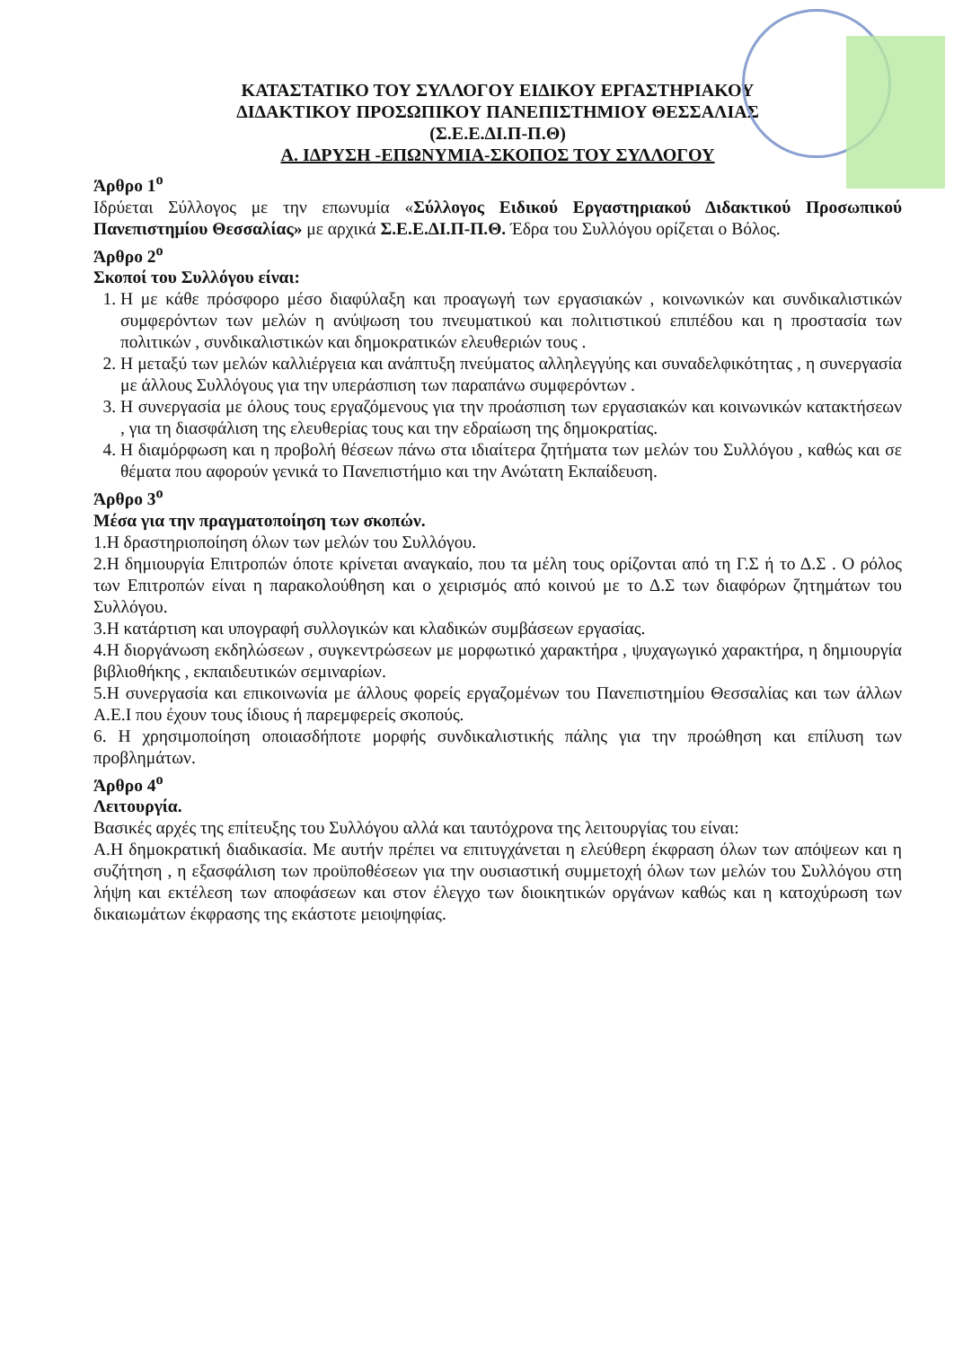ΚΑΤΑΣΤΑΤΙΚΟ ΤΟΥ ΣΥΛΛΟΓΟΥ ΕΙΔΙΚΟΥ ΕΡΓΑΣΤΗΡΙΑΚΟΥ
ΔΙΔΑΚΤΙΚΟΥ ΠΡΟΣΩΠΙΚΟΥ ΠΑΝΕΠΙΣΤΗΜΙΟΥ ΘΕΣΣΑΛΙΑΣ
(Σ.Ε.Ε.ΔΙ.Π-Π.Θ)
Α. ΙΔΡΥΣΗ -ΕΠΩΝΥΜΙΑ-ΣΚΟΠΟΣ ΤΟΥ ΣΥΛΛΟΓΟΥ
Άρθρο 1<sup>ο</sup>
Ιδρύεται Σύλλογος με την επωνυμία «Σύλλογος Ειδικού Εργαστηριακού Διδακτικού Προσωπικού Πανεπιστημίου Θεσσαλίας» με αρχικά Σ.Ε.Ε.ΔΙ.Π-Π.Θ. Έδρα του Συλλόγου ορίζεται ο Βόλος.
Άρθρο 2<sup>ο</sup>
Σκοποί του Συλλόγου είναι:
1. Η με κάθε πρόσφορο μέσο διαφύλαξη και προαγωγή των εργασιακών , κοινωνικών και συνδικαλιστικών συμφερόντων των μελών η ανύψωση του πνευματικού και πολιτιστικού επιπέδου και η προστασία των πολιτικών , συνδικαλιστικών και δημοκρατικών ελευθεριών τους .
2. Η μεταξύ των μελών καλλιέργεια και ανάπτυξη πνεύματος αλληλεγγύης και συναδελφικότητας , η συνεργασία με άλλους Συλλόγους για την υπεράσπιση των παραπάνω συμφερόντων .
3. Η συνεργασία με όλους τους εργαζόμενους για την προάσπιση των εργασιακών και κοινωνικών κατακτήσεων , για τη διασφάλιση της ελευθερίας τους και την εδραίωση της δημοκρατίας.
4. Η διαμόρφωση και η προβολή θέσεων πάνω στα ιδιαίτερα ζητήματα των μελών του Συλλόγου , καθώς και σε θέματα που αφορούν γενικά το Πανεπιστήμιο και την Ανώτατη Εκπαίδευση.
Άρθρο 3<sup>ο</sup>
Μέσα για την πραγματοποίηση των σκοπών.
1.Η δραστηριοποίηση όλων των μελών του Συλλόγου.
2.Η δημιουργία Επιτροπών όποτε κρίνεται αναγκαίο, που τα μέλη τους ορίζονται από τη Γ.Σ ή το Δ.Σ . Ο ρόλος των Επιτροπών είναι η παρακολούθηση και ο χειρισμός από κοινού με το Δ.Σ των διαφόρων ζητημάτων του Συλλόγου.
3.Η κατάρτιση και υπογραφή συλλογικών και κλαδικών συμβάσεων εργασίας.
4.Η διοργάνωση εκδηλώσεων , συγκεντρώσεων με μορφωτικό χαρακτήρα , ψυχαγωγικό χαρακτήρα, η δημιουργία βιβλιοθήκης , εκπαιδευτικών σεμιναρίων.
5.Η συνεργασία και επικοινωνία με άλλους φορείς εργαζομένων του Πανεπιστημίου Θεσσαλίας και των άλλων Α.Ε.Ι που έχουν τους ίδιους ή παρεμφερείς σκοπούς.
6. Η χρησιμοποίηση οποιασδήποτε μορφής συνδικαλιστικής πάλης για την προώθηση και επίλυση των προβλημάτων.
Άρθρο 4<sup>ο</sup>
Λειτουργία.
Βασικές αρχές της επίτευξης του Συλλόγου αλλά και ταυτόχρονα της λειτουργίας του είναι:
Α.Η δημοκρατική διαδικασία. Με αυτήν πρέπει να επιτυγχάνεται η ελεύθερη έκφραση όλων των απόψεων και η συζήτηση , η εξασφάλιση των προϋποθέσεων για την ουσιαστική συμμετοχή όλων των μελών του Συλλόγου στη λήψη και εκτέλεση των αποφάσεων και στον έλεγχο των διοικητικών οργάνων καθώς και η κατοχύρωση των δικαιωμάτων έκφρασης της εκάστοτε μειοψηφίας.